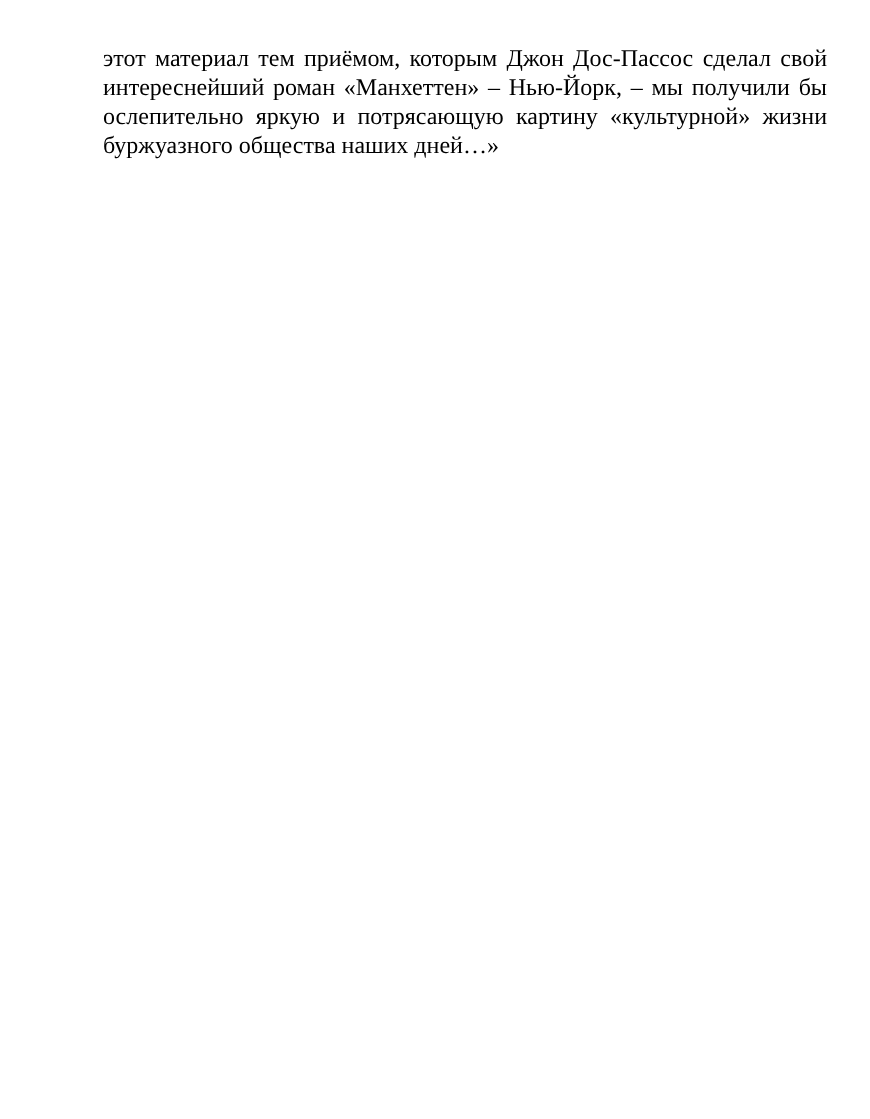этот материал тем приёмом, которым Джон Дос-Пассос сделал свой интереснейший роман «Манхеттен» – Нью-Йорк, – мы получили бы ослепительно яркую и потрясающую картину «культурной» жизни буржуазного общества наших дней…»